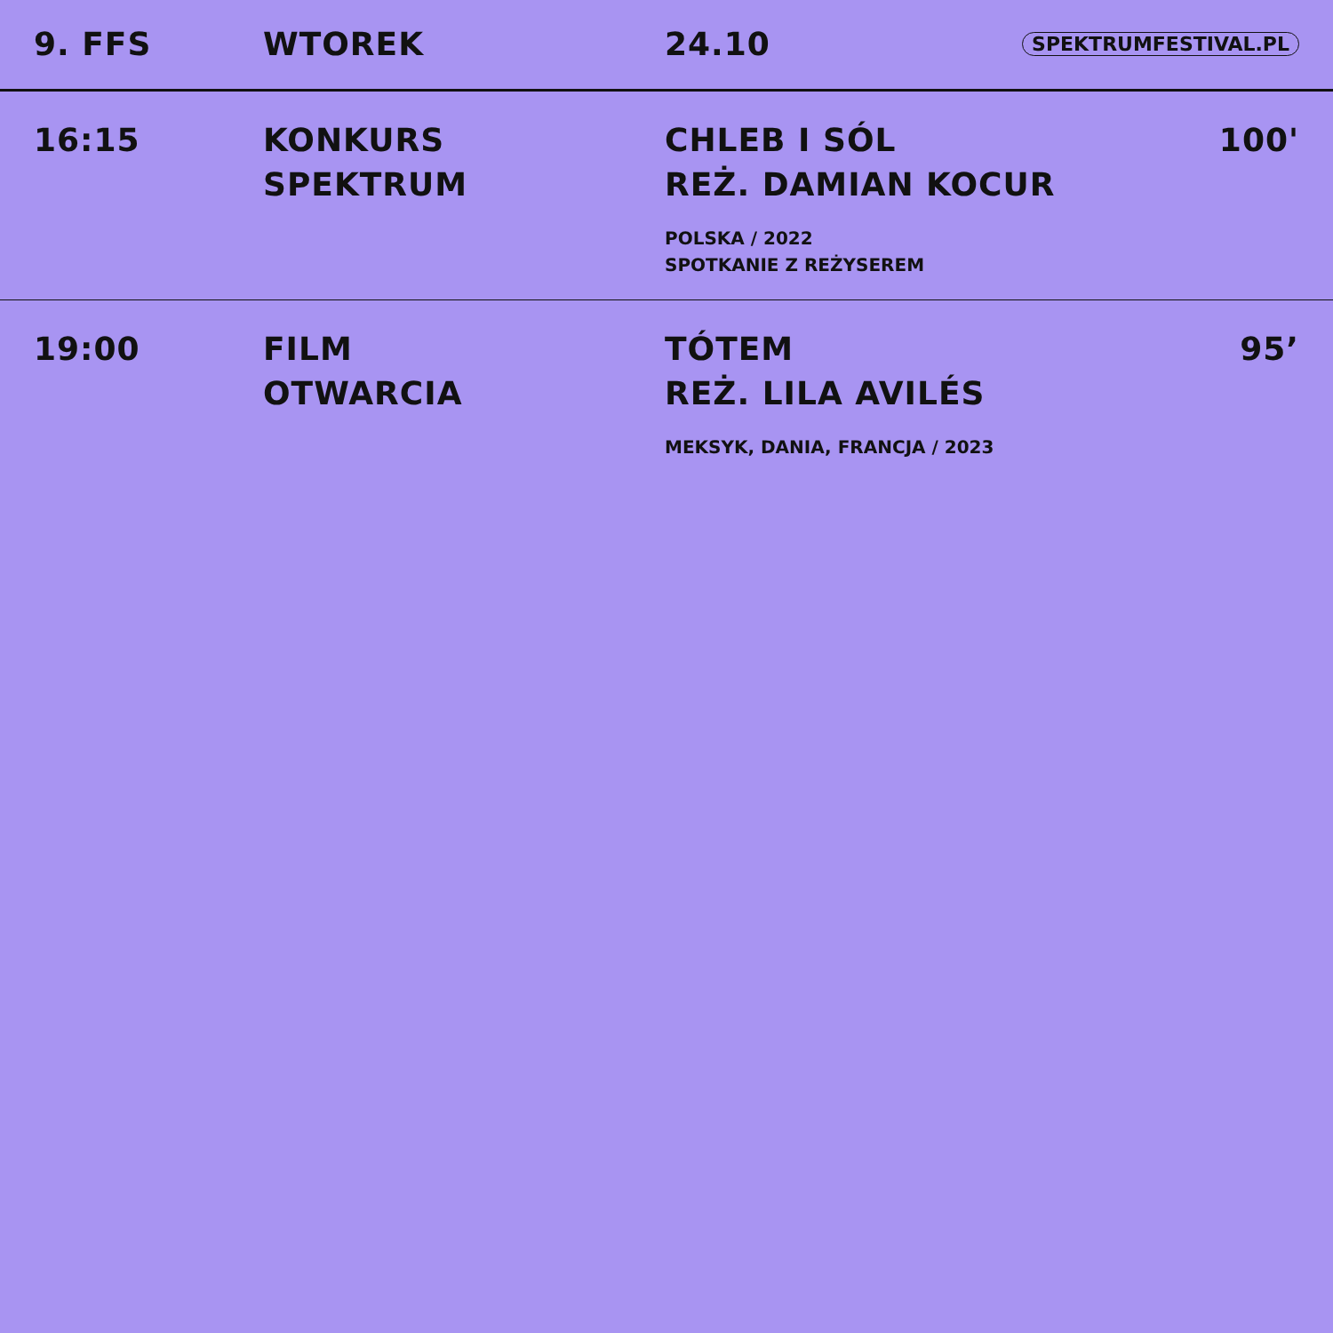9. FFS WTOREK 24.10
SPEKTRUMFESTIVAL.PL
16:15 KONKURS
SPEKTRUM
CHLEB I SÓL
REŻ. DAMIAN KOCUR
POLSKA / 2022
SPOTKANIE Z REŻYSEREM
100'
19:00 FILM
OTWARCIA
TÓTEM
REŻ. LILA AVILÉS
MEKSYK, DANIA, FRANCJA / 2023
95’